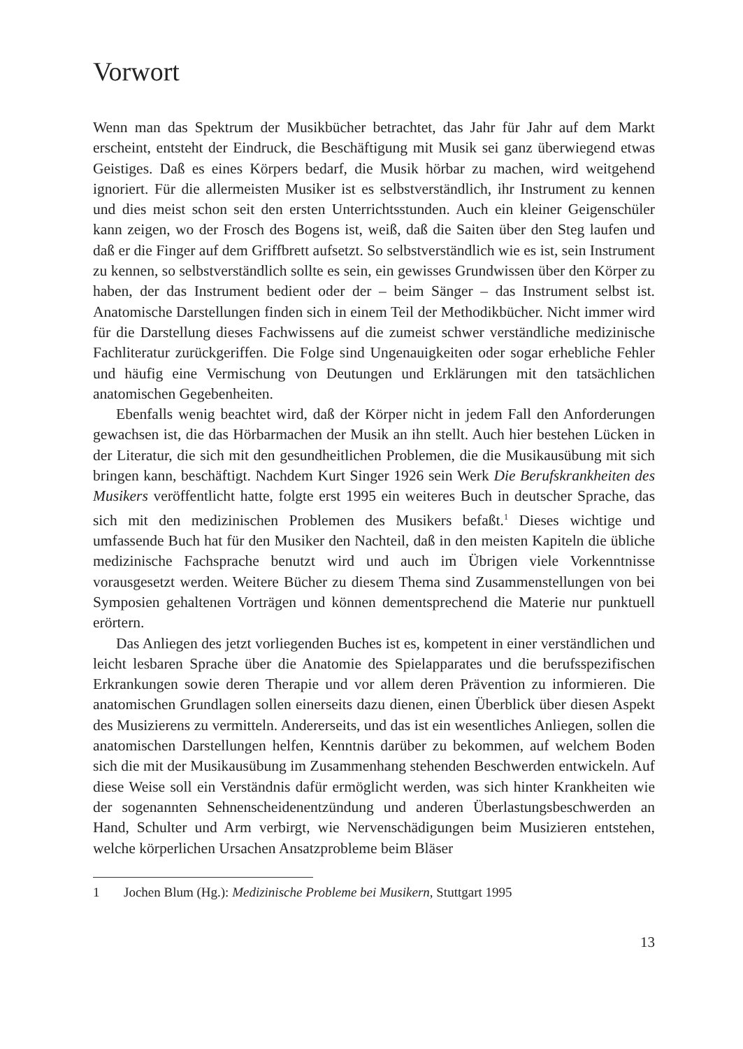Vorwort
Wenn man das Spektrum der Musikbücher betrachtet, das Jahr für Jahr auf dem Markt erscheint, entsteht der Eindruck, die Beschäftigung mit Musik sei ganz überwiegend etwas Geistiges. Daß es eines Körpers bedarf, die Musik hörbar zu machen, wird weitgehend ignoriert. Für die allermeisten Musiker ist es selbstverständlich, ihr Instrument zu kennen und dies meist schon seit den ersten Unterrichtsstunden. Auch ein kleiner Geigenschüler kann zeigen, wo der Frosch des Bogens ist, weiß, daß die Saiten über den Steg laufen und daß er die Finger auf dem Griffbrett aufsetzt. So selbstverständlich wie es ist, sein Instrument zu kennen, so selbstverständlich sollte es sein, ein gewisses Grundwissen über den Körper zu haben, der das Instrument bedient oder der – beim Sänger – das Instrument selbst ist. Anatomische Darstellungen finden sich in einem Teil der Methodikbücher. Nicht immer wird für die Darstellung dieses Fachwissens auf die zumeist schwer verständliche medizinische Fachliteratur zurückgeriffen. Die Folge sind Ungenauigkeiten oder sogar erhebliche Fehler und häufig eine Vermischung von Deutungen und Erklärungen mit den tatsächlichen anatomischen Gegebenheiten.
Ebenfalls wenig beachtet wird, daß der Körper nicht in jedem Fall den Anforderungen gewachsen ist, die das Hörbarmachen der Musik an ihn stellt. Auch hier bestehen Lücken in der Literatur, die sich mit den gesundheitlichen Problemen, die die Musikausübung mit sich bringen kann, beschäftigt. Nachdem Kurt Singer 1926 sein Werk Die Berufskrankheiten des Musikers veröffentlicht hatte, folgte erst 1995 ein weiteres Buch in deutscher Sprache, das sich mit den medizinischen Problemen des Musikers befaßt.<sup>1</sup> Dieses wichtige und umfassende Buch hat für den Musiker den Nachteil, daß in den meisten Kapiteln die übliche medizinische Fachsprache benutzt wird und auch im Übrigen viele Vorkenntnisse vorausgesetzt werden. Weitere Bücher zu diesem Thema sind Zusammenstellungen von bei Symposien gehaltenen Vorträgen und können dementsprechend die Materie nur punktuell erörtern.
Das Anliegen des jetzt vorliegenden Buches ist es, kompetent in einer verständlichen und leicht lesbaren Sprache über die Anatomie des Spielapparates und die berufsspezifischen Erkrankungen sowie deren Therapie und vor allem deren Prävention zu informieren. Die anatomischen Grundlagen sollen einerseits dazu dienen, einen Überblick über diesen Aspekt des Musizierens zu vermitteln. Andererseits, und das ist ein wesentliches Anliegen, sollen die anatomischen Darstellungen helfen, Kenntnis darüber zu bekommen, auf welchem Boden sich die mit der Musikausübung im Zusammenhang stehenden Beschwerden entwickeln. Auf diese Weise soll ein Verständnis dafür ermöglicht werden, was sich hinter Krankheiten wie der sogenannten Sehnenscheidenentzündung und anderen Überlastungsbeschwerden an Hand, Schulter und Arm verbirgt, wie Nervenschädigungen beim Musizieren entstehen, welche körperlichen Ursachen Ansatzprobleme beim Bläser
1 Jochen Blum (Hg.): Medizinische Probleme bei Musikern, Stuttgart 1995
13